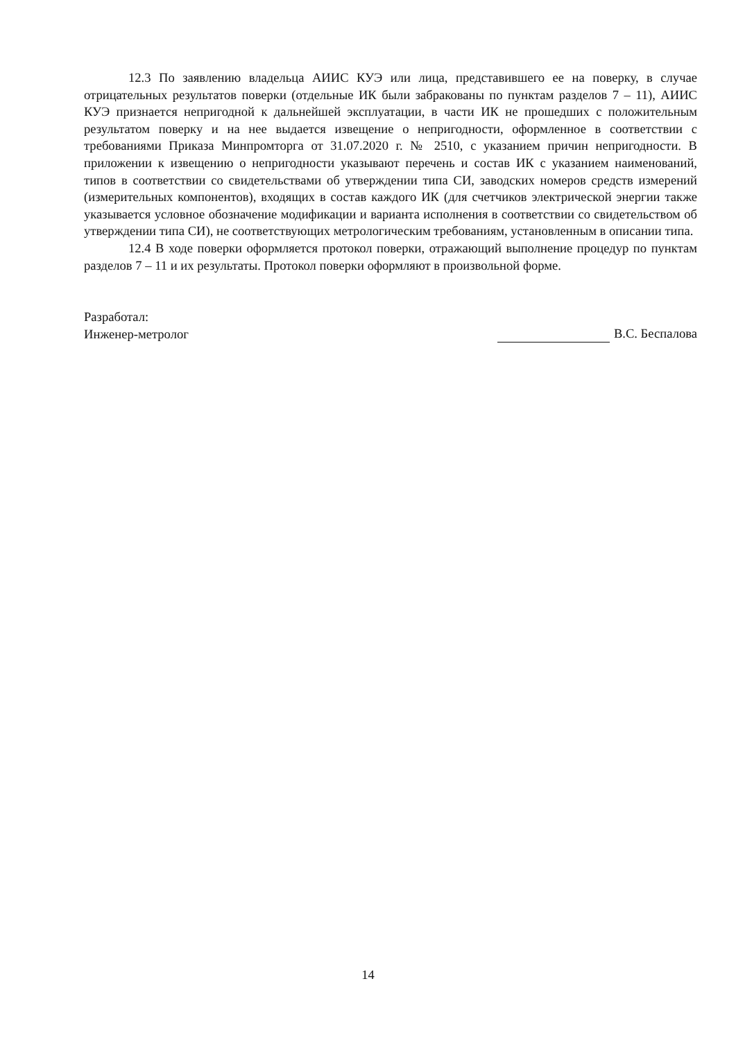12.3 По заявлению владельца АИИС КУЭ или лица, представившего ее на поверку, в случае отрицательных результатов поверки (отдельные ИК были забракованы по пунктам разделов 7 – 11), АИИС КУЭ признается непригодной к дальнейшей эксплуатации, в части ИК не прошедших с положительным результатом поверку и на нее выдается извещение о непригодности, оформленное в соответствии с требованиями Приказа Минпромторга от 31.07.2020 г. № 2510, с указанием причин непригодности. В приложении к извещению о непригодности указывают перечень и состав ИК с указанием наименований, типов в соответствии со свидетельствами об утверждении типа СИ, заводских номеров средств измерений (измерительных компонентов), входящих в состав каждого ИК (для счетчиков электрической энергии также указывается условное обозначение модификации и варианта исполнения в соответствии со свидетельством об утверждении типа СИ), не соответствующих метрологическим требованиям, установленным в описании типа.
12.4 В ходе поверки оформляется протокол поверки, отражающий выполнение процедур по пунктам разделов 7 – 11 и их результаты. Протокол поверки оформляют в произвольной форме.
Разработал:
Инженер-метролог
В.С. Беспалова
14